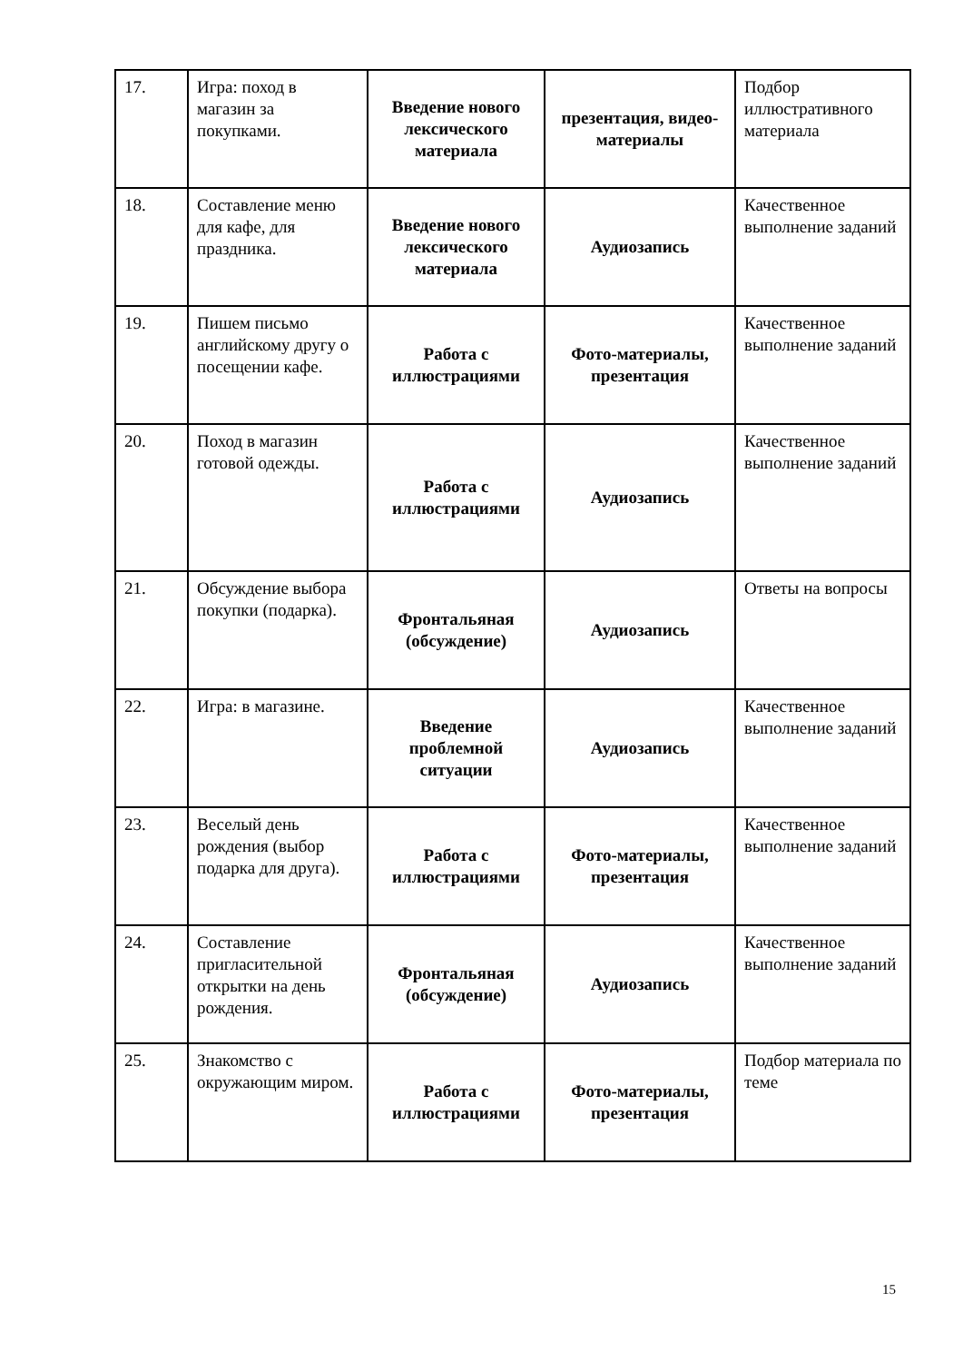| 17. | Игра: поход в магазин за покупками. | Введение нового лексического материала | презентация, видео-материалы | Подбор иллюстративного материала |
| 18. | Составление меню для кафе, для праздника. | Введение нового лексического материала | Аудиозапись | Качественное выполнение заданий |
| 19. | Пишем письмо английскому другу о посещении кафе. | Работа с иллюстрациями | Фото-материалы, презентация | Качественное выполнение заданий |
| 20. | Поход в магазин готовой одежды. | Работа с иллюстрациями | Аудиозапись | Качественное выполнение заданий |
| 21. | Обсуждение выбора покупки (подарка). | Фронтальяная (обсуждение) | Аудиозапись | Ответы на вопросы |
| 22. | Игра: в магазине. | Введение проблемной ситуации | Аудиозапись | Качественное выполнение заданий |
| 23. | Веселый день рождения (выбор подарка для друга). | Работа с иллюстрациями | Фото-материалы, презентация | Качественное выполнение заданий |
| 24. | Составление пригласительной открытки на день рождения. | Фронтальяная (обсуждение) | Аудиозапись | Качественное выполнение заданий |
| 25. | Знакомство с окружающим миром. | Работа с иллюстрациями | Фото-материалы, презентация | Подбор материала по теме |
15